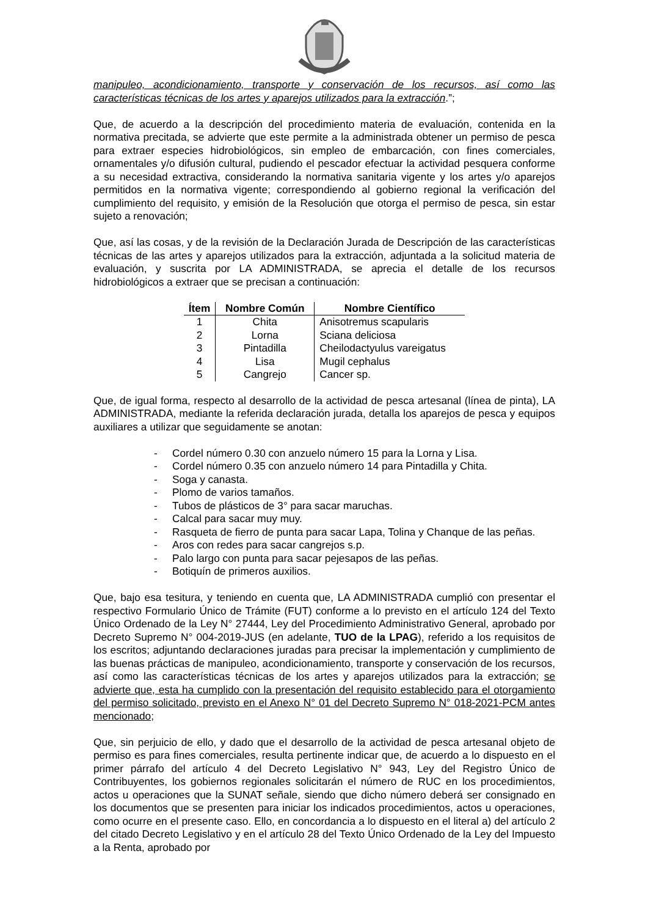manipuleo, acondicionamiento, transporte y conservación de los recursos, así como las características técnicas de los artes y aparejos utilizados para la extracción.”;
Que, de acuerdo a la descripción del procedimiento materia de evaluación, contenida en la normativa precitada, se advierte que este permite a la administrada obtener un permiso de pesca para extraer especies hidrobiológicos, sin empleo de embarcación, con fines comerciales, ornamentales y/o difusión cultural, pudiendo el pescador efectuar la actividad pesquera conforme a su necesidad extractiva, considerando la normativa sanitaria vigente y los artes y/o aparejos permitidos en la normativa vigente; correspondiendo al gobierno regional la verificación del cumplimiento del requisito, y emisión de la Resolución que otorga el permiso de pesca, sin estar sujeto a renovación;
Que, así las cosas, y de la revisión de la Declaración Jurada de Descripción de las características técnicas de las artes y aparejos utilizados para la extracción, adjuntada a la solicitud materia de evaluación, y suscrita por LA ADMINISTRADA, se aprecia el detalle de los recursos hidrobiológicos a extraer que se precisan a continuación:
| Ítem | Nombre Común | Nombre Científico |
| --- | --- | --- |
| 1 | Chita | Anisotremus scapularis |
| 2 | Lorna | Sciana deliciosa |
| 3 | Pintadilla | Cheilodactyulus vareigatus |
| 4 | Lisa | Mugil cephalus |
| 5 | Cangrejo | Cancer sp. |
Que, de igual forma, respecto al desarrollo de la actividad de pesca artesanal (línea de pinta), LA ADMINISTRADA, mediante la referida declaración jurada, detalla los aparejos de pesca y equipos auxiliares a utilizar que seguidamente se anotan:
- Cordel número 0.30 con anzuelo número 15 para la Lorna y Lisa.
- Cordel número 0.35 con anzuelo número 14 para Pintadilla y Chita.
- Soga y canasta.
- Plomo de varios tamaños.
- Tubos de plásticos de 3° para sacar maruchas.
- Calcal para sacar muy muy.
- Rasqueta de fierro de punta para sacar Lapa, Tolina y Chanque de las peñas.
- Aros con redes para sacar cangrejos s.p.
- Palo largo con punta para sacar pejesapos de las peñas.
- Botiquín de primeros auxilios.
Que, bajo esa tesitura, y teniendo en cuenta que, LA ADMINISTRADA cumplió con presentar el respectivo Formulario Único de Trámite (FUT) conforme a lo previsto en el artículo 124 del Texto Único Ordenado de la Ley N° 27444, Ley del Procedimiento Administrativo General, aprobado por Decreto Supremo N° 004-2019-JUS (en adelante, TUO de la LPAG), referido a los requisitos de los escritos; adjuntando declaraciones juradas para precisar la implementación y cumplimiento de las buenas prácticas de manipuleo, acondicionamiento, transporte y conservación de los recursos, así como las características técnicas de los artes y aparejos utilizados para la extracción; se advierte que, esta ha cumplido con la presentación del requisito establecido para el otorgamiento del permiso solicitado, previsto en el Anexo N° 01 del Decreto Supremo N° 018-2021-PCM antes mencionado;
Que, sin perjuicio de ello, y dado que el desarrollo de la actividad de pesca artesanal objeto de permiso es para fines comerciales, resulta pertinente indicar que, de acuerdo a lo dispuesto en el primer párrafo del artículo 4 del Decreto Legislativo N° 943, Ley del Registro Único de Contribuyentes, los gobiernos regionales solicitarán el número de RUC en los procedimientos, actos u operaciones que la SUNAT señale, siendo que dicho número deberá ser consignado en los documentos que se presenten para iniciar los indicados procedimientos, actos u operaciones, como ocurre en el presente caso. Ello, en concordancia a lo dispuesto en el literal a) del artículo 2 del citado Decreto Legislativo y en el artículo 28 del Texto Único Ordenado de la Ley del Impuesto a la Renta, aprobado por